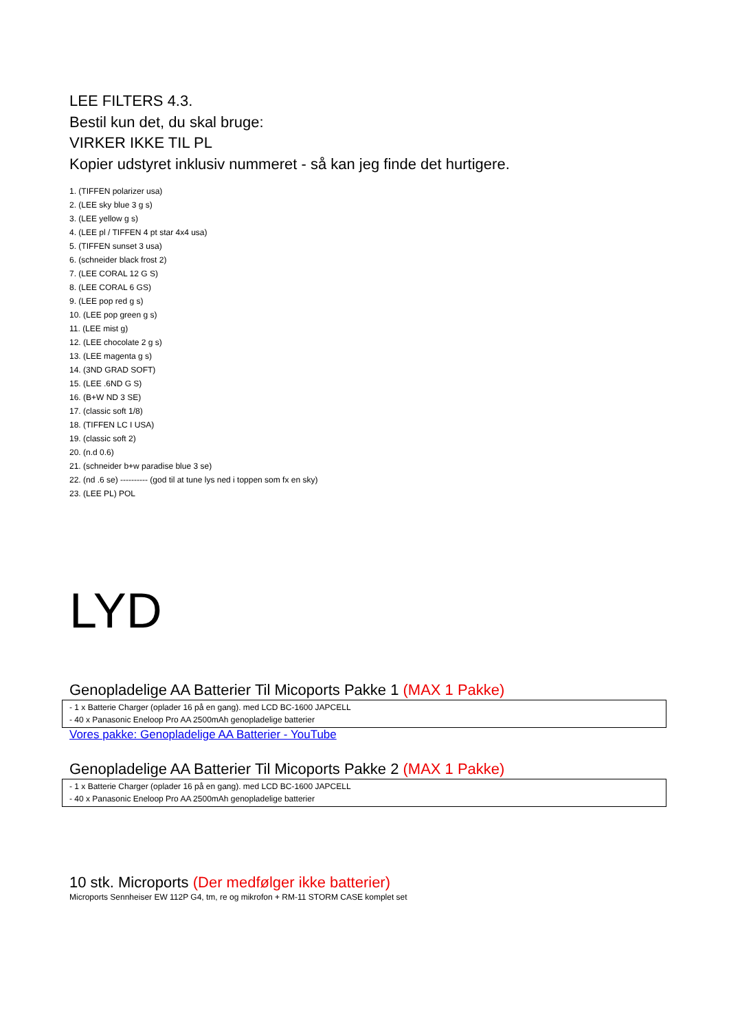LEE FILTERS 4.3.
Bestil kun det, du skal bruge:
VIRKER IKKE TIL PL
Kopier udstyret inklusiv nummeret - så kan jeg finde det hurtigere.
1. (TIFFEN polarizer usa)
2. (LEE sky blue 3 g s)
3. (LEE yellow g s)
4. (LEE pl / TIFFEN 4 pt star 4x4 usa)
5. (TIFFEN sunset 3 usa)
6. (schneider black frost 2)
7. (LEE CORAL 12 G S)
8. (LEE CORAL 6 GS)
9. (LEE pop red g s)
10. (LEE pop green g s)
11. (LEE mist g)
12. (LEE chocolate 2 g s)
13. (LEE magenta g s)
14. (3ND GRAD SOFT)
15. (LEE .6ND G S)
16. (B+W ND 3 SE)
17. (classic soft 1/8)
18. (TIFFEN LC I USA)
19. (classic soft 2)
20. (n.d 0.6)
21. (schneider b+w paradise blue 3 se)
22. (nd .6 se) ---------- (god til at tune lys ned i toppen som fx en sky)
23. (LEE PL) POL
LYD
Genopladelige AA Batterier Til Micoports Pakke 1 (MAX 1 Pakke)
- 1 x Batterie Charger (oplader 16 på en gang). med LCD BC-1600 JAPCELL
- 40 x Panasonic Eneloop Pro AA 2500mAh genopladelige batterier
Vores pakke: Genopladelige AA Batterier - YouTube
Genopladelige AA Batterier Til Micoports Pakke 2 (MAX 1 Pakke)
- 1 x Batterie Charger (oplader 16 på en gang). med LCD BC-1600 JAPCELL
- 40 x Panasonic Eneloop Pro AA 2500mAh genopladelige batterier
10 stk. Microports (Der medfølger ikke batterier)
Microports Sennheiser EW 112P G4, tm, re og mikrofon + RM-11 STORM CASE komplet set